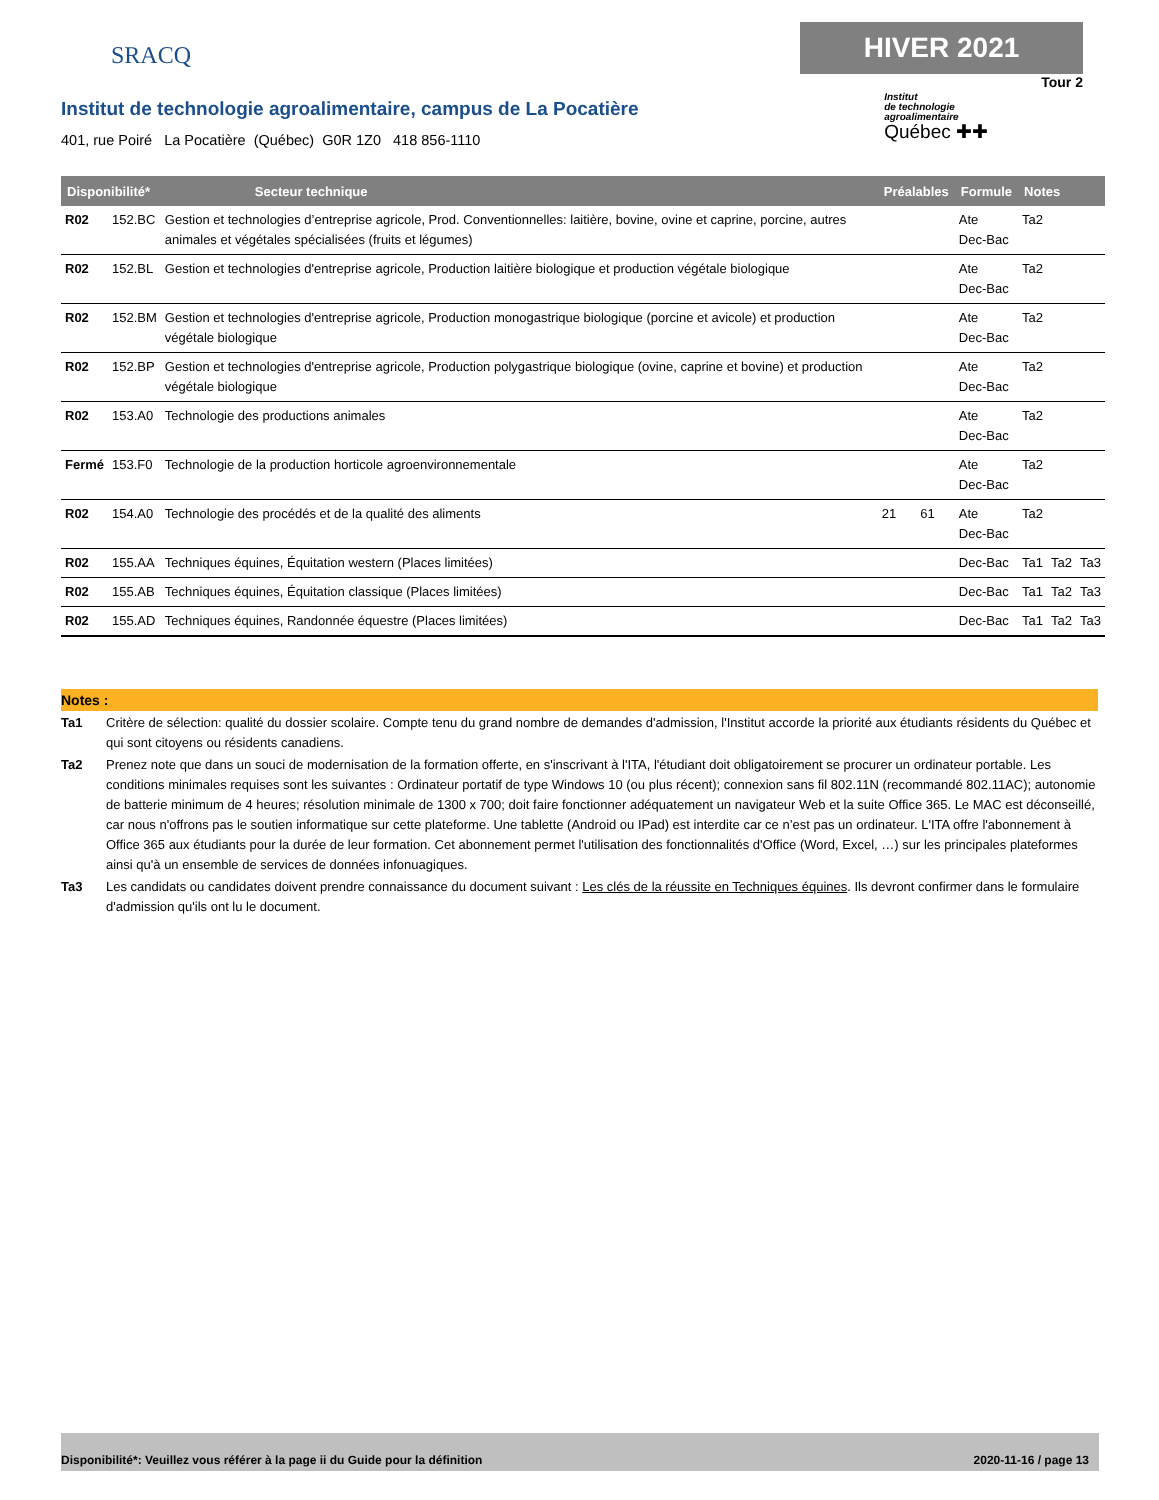SRACQ
HIVER 2021
Tour 2
Institut de technologie agroalimentaire, campus de La Pocatière
401, rue Poiré La Pocatière (Québec) G0R 1Z0 418 856-1110
Institut
de technologie
agroalimentaire
Québec ✚✚
| Disponibilité* Secteur technique | | | Préalables | | Formule | Notes | | |
| --- | --- | --- | --- | --- | --- | --- | --- | --- |
| R02 | 152.BC | Gestion et technologies d’entreprise agricole, Prod. Conventionnelles: laitière, bovine, ovine et caprine, porcine, autres animales et végétales spécialisées (fruits et légumes) | | | Ate Dec-Bac | Ta2 | | |
| R02 | 152.BL | Gestion et technologies d'entreprise agricole, Production laitière biologique et production végétale biologique | | | Ate Dec-Bac | Ta2 | | |
| R02 | 152.BM | Gestion et technologies d'entreprise agricole, Production monogastrique biologique (porcine et avicole) et production végétale biologique | | | Ate Dec-Bac | Ta2 | | |
| R02 | 152.BP | Gestion et technologies d'entreprise agricole, Production polygastrique biologique (ovine, caprine et bovine) et production végétale biologique | | | Ate Dec-Bac | Ta2 | | |
| R02 | 153.A0 | Technologie des productions animales | | | Ate Dec-Bac | Ta2 | | |
| Fermé | 153.F0 | Technologie de la production horticole agroenvironnementale | | | Ate Dec-Bac | Ta2 | | |
| R02 | 154.A0 | Technologie des procédés et de la qualité des aliments | 21 | 61 | Ate Dec-Bac | Ta2 | | |
| R02 | 155.AA | Techniques équines, Équitation western (Places limitées) | | | Dec-Bac | Ta1 | Ta2 | Ta3 |
| R02 | 155.AB | Techniques équines, Équitation classique (Places limitées) | | | Dec-Bac | Ta1 | Ta2 | Ta3 |
| R02 | 155.AD | Techniques équines, Randonnée équestre (Places limitées) | | | Dec-Bac | Ta1 | Ta2 | Ta3 |
Notes :
Ta1 Critère de sélection: qualité du dossier scolaire. Compte tenu du grand nombre de demandes d'admission, l'Institut accorde la priorité aux étudiants résidents du Québec et qui sont citoyens ou résidents canadiens.
Ta2 Prenez note que dans un souci de modernisation de la formation offerte, en s'inscrivant à l'ITA, l'étudiant doit obligatoirement se procurer un ordinateur portable. Les conditions minimales requises sont les suivantes : Ordinateur portatif de type Windows 10 (ou plus récent); connexion sans fil 802.11N (recommandé 802.11AC); autonomie de batterie minimum de 4 heures; résolution minimale de 1300 x 700; doit faire fonctionner adéquatement un navigateur Web et la suite Office 365. Le MAC est déconseillé, car nous n'offrons pas le soutien informatique sur cette plateforme. Une tablette (Android ou IPad) est interdite car ce n’est pas un ordinateur. L'ITA offre l'abonnement à Office 365 aux étudiants pour la durée de leur formation. Cet abonnement permet l'utilisation des fonctionnalités d'Office (Word, Excel, …) sur les principales plateformes ainsi qu'à un ensemble de services de données infonuagiques.
Ta3 Les candidats ou candidates doivent prendre connaissance du document suivant : Les clés de la réussite en Techniques équines. Ils devront confirmer dans le formulaire d'admission qu'ils ont lu le document.
Disponibilité*: Veuillez vous référer à la page ii du Guide pour la définition 2020-11-16 / page 13